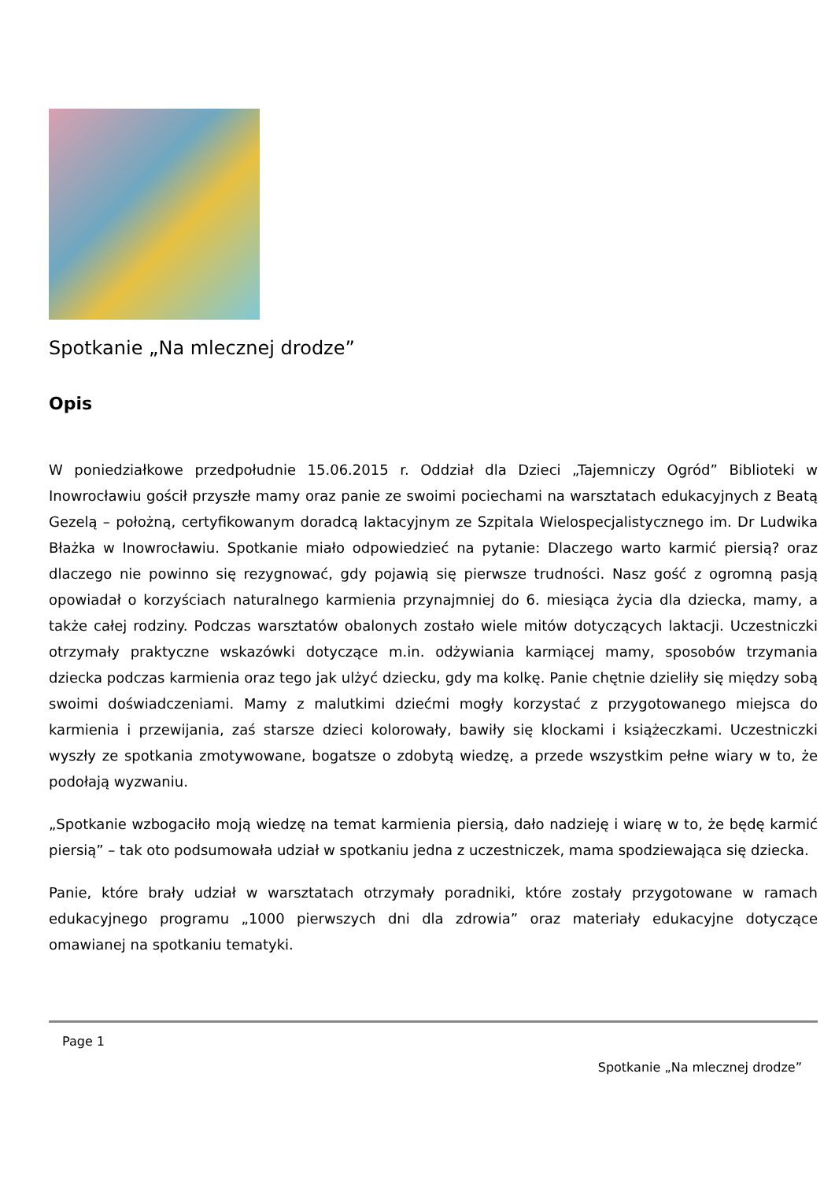Spotkanie „Na mlecznej drodze”
Opis
W poniedziałkowe przedpołudnie 15.06.2015 r. Oddział dla Dzieci „Tajemniczy Ogród” Biblioteki w Inowrocławiu gościł przyszłe mamy oraz panie ze swoimi pociechami na warsztatach edukacyjnych z Beatą Gezelą – położną, certyfikowanym doradcą laktacyjnym ze Szpitala Wielospecjalistycznego im. Dr Ludwika Błażka w Inowrocławiu. Spotkanie miało odpowiedzieć na pytanie: Dlaczego warto karmić piersią? oraz dlaczego nie powinno się rezygnować, gdy pojawią się pierwsze trudności. Nasz gość z ogromną pasją opowiadał o korzyściach naturalnego karmienia przynajmniej do 6. miesiąca życia dla dziecka, mamy, a także całej rodziny. Podczas warsztatów obalonych zostało wiele mitów dotyczących laktacji. Uczestniczki otrzymały praktyczne wskazówki dotyczące m.in. odżywiania karmiącej mamy, sposobów trzymania dziecka podczas karmienia oraz tego jak ulżyć dziecku, gdy ma kolkę. Panie chętnie dzieliły się między sobą swoimi doświadczeniami. Mamy z malutkimi dziećmi mogły korzystać z przygotowanego miejsca do karmienia i przewijania, zaś starsze dzieci kolorowały, bawiły się klockami i książeczkami. Uczestniczki wyszły ze spotkania zmotywowane, bogatsze o zdobytą wiedzę, a przede wszystkim pełne wiary w to, że podołają wyzwaniu.
„Spotkanie wzbogaciło moją wiedzę na temat karmienia piersią, dało nadzieję i wiarę w to, że będę karmić piersią” – tak oto podsumowała udział w spotkaniu jedna z uczestniczek, mama spodziewająca się dziecka.
Panie, które brały udział w warsztatach otrzymały poradniki, które zostały przygotowane w ramach edukacyjnego programu „1000 pierwszych dni dla zdrowia” oraz materiały edukacyjne dotyczące omawianej na spotkaniu tematyki.
Page 1
Spotkanie „Na mlecznej drodze”